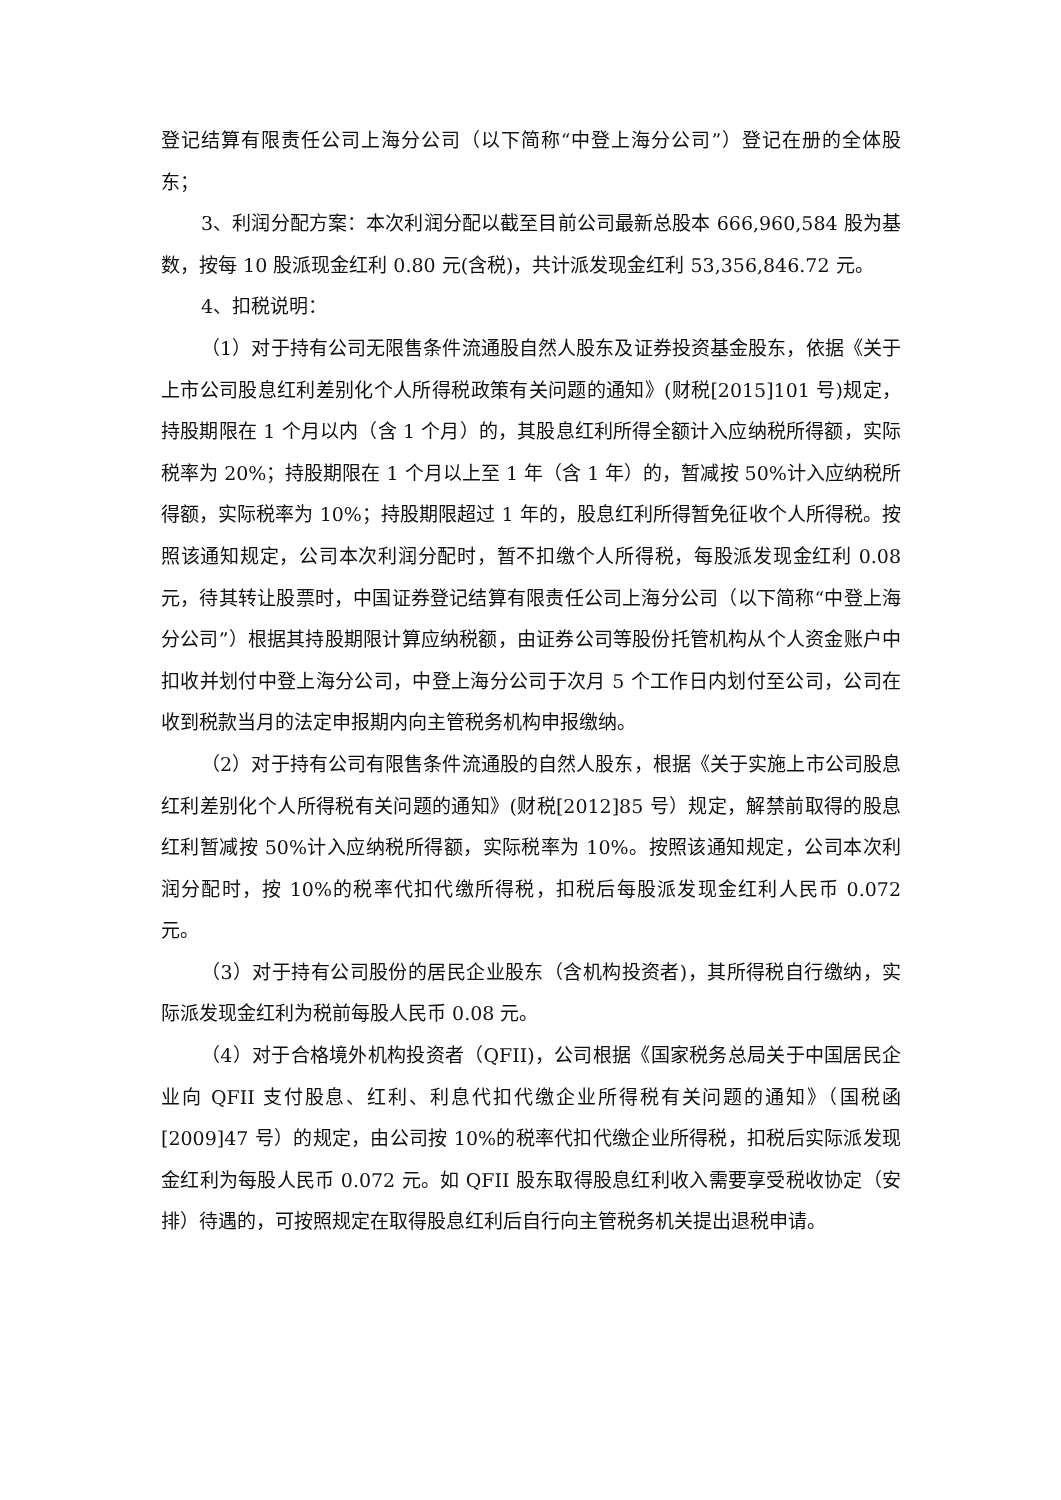登记结算有限责任公司上海分公司（以下简称“中登上海分公司”）登记在册的全体股东；
3、利润分配方案：本次利润分配以截至目前公司最新总股本 666,960,584 股为基数，按每 10 股派现金红利 0.80 元(含税)，共计派发现金红利 53,356,846.72 元。
4、扣税说明：
（1）对于持有公司无限售条件流通股自然人股东及证券投资基金股东，依据《关于上市公司股息红利差别化个人所得税政策有关问题的通知》(财税[2015]101 号)规定，持股期限在 1 个月以内（含 1 个月）的，其股息红利所得全额计入应纳税所得额，实际税率为 20%；持股期限在 1 个月以上至 1 年（含 1 年）的，暂减按 50%计入应纳税所得额，实际税率为 10%；持股期限超过 1 年的，股息红利所得暂免征收个人所得税。按照该通知规定，公司本次利润分配时，暂不扣缴个人所得税，每股派发现金红利 0.08 元，待其转让股票时，中国证券登记结算有限责任公司上海分公司（以下简称“中登上海分公司”）根据其持股期限计算应纳税额，由证券公司等股份托管机构从个人资金账户中扣收并划付中登上海分公司，中登上海分公司于次月 5 个工作日内划付至公司，公司在收到税款当月的法定申报期内向主管税务机构申报缴纳。
（2）对于持有公司有限售条件流通股的自然人股东，根据《关于实施上市公司股息红利差别化个人所得税有关问题的通知》(财税[2012]85 号）规定，解禁前取得的股息红利暂减按 50%计入应纳税所得额，实际税率为 10%。按照该通知规定，公司本次利润分配时，按 10%的税率代扣代缴所得税，扣税后每股派发现金红利人民币 0.072 元。
（3）对于持有公司股份的居民企业股东（含机构投资者)，其所得税自行缴纳，实际派发现金红利为税前每股人民币 0.08 元。
（4）对于合格境外机构投资者（QFII)，公司根据《国家税务总局关于中国居民企业向 QFII 支付股息、红利、利息代扣代缴企业所得税有关问题的通知》（国税函[2009]47 号）的规定，由公司按 10%的税率代扣代缴企业所得税，扣税后实际派发现金红利为每股人民币 0.072 元。如 QFII 股东取得股息红利收入需要享受税收协定（安排）待遇的，可按照规定在取得股息红利后自行向主管税务机关提出退税申请。